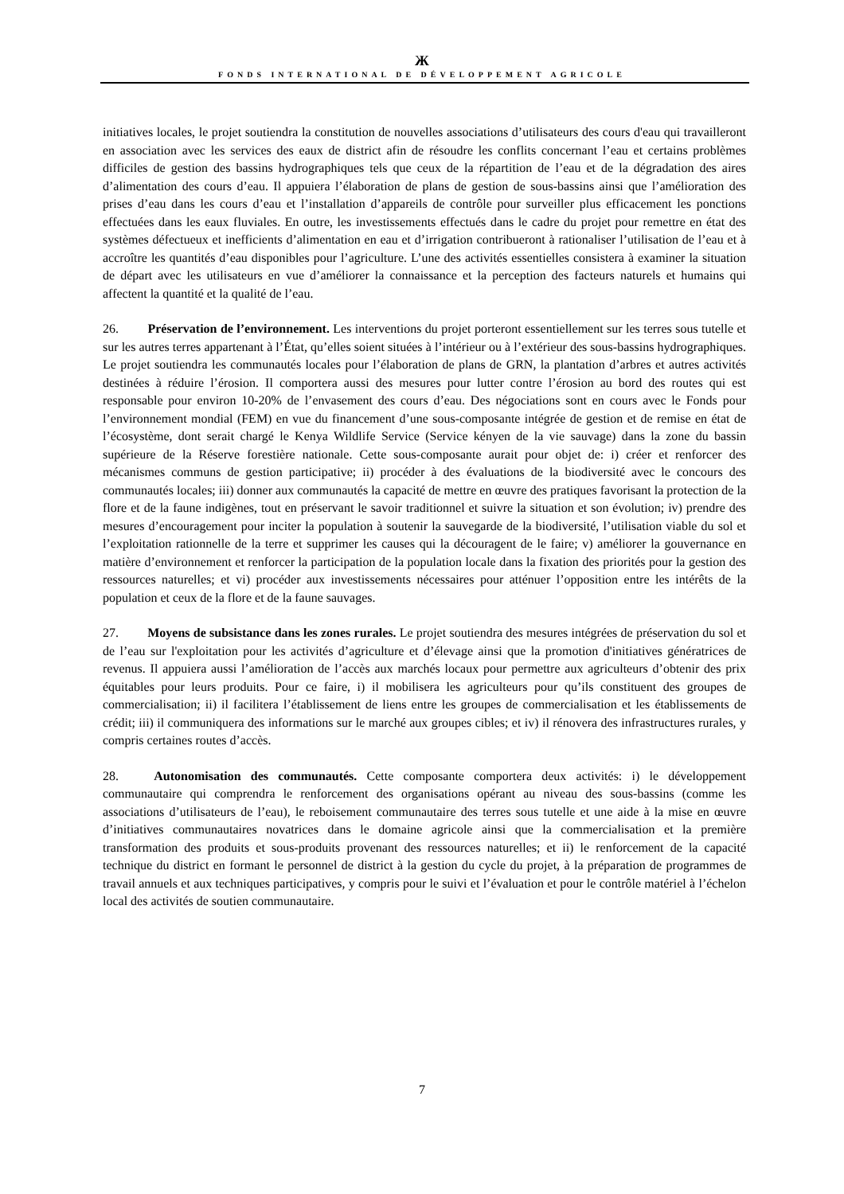Ж
FONDS INTERNATIONAL DE DÉVELOPPEMENT AGRICOLE
initiatives locales, le projet soutiendra la constitution de nouvelles associations d’utilisateurs des cours d'eau qui travailleront en association avec les services des eaux de district afin de résoudre les conflits concernant l’eau et certains problèmes difficiles de gestion des bassins hydrographiques tels que ceux de la répartition de l’eau et de la dégradation des aires d’alimentation des cours d’eau. Il appuiera l’élaboration de plans de gestion de sous-bassins ainsi que l’amélioration des prises d’eau dans les cours d’eau et l’installation d’appareils de contrôle pour surveiller plus efficacement les ponctions effectuées dans les eaux fluviales. En outre, les investissements effectués dans le cadre du projet pour remettre en état des systèmes défectueux et inefficients d’alimentation en eau et d’irrigation contribueront à rationaliser l’utilisation de l’eau et à accroître les quantités d’eau disponibles pour l’agriculture. L’une des activités essentielles consistera à examiner la situation de départ avec les utilisateurs en vue d’améliorer la connaissance et la perception des facteurs naturels et humains qui affectent la quantité et la qualité de l’eau.
26. Préservation de l’environnement. Les interventions du projet porteront essentiellement sur les terres sous tutelle et sur les autres terres appartenant à l’État, qu’elles soient situées à l’intérieur ou à l’extérieur des sous-bassins hydrographiques. Le projet soutiendra les communautés locales pour l’élaboration de plans de GRN, la plantation d’arbres et autres activités destinées à réduire l’érosion. Il comportera aussi des mesures pour lutter contre l’érosion au bord des routes qui est responsable pour environ 10-20% de l’envasement des cours d’eau. Des négociations sont en cours avec le Fonds pour l’environnement mondial (FEM) en vue du financement d’une sous-composante intégrée de gestion et de remise en état de l’écosystème, dont serait chargé le Kenya Wildlife Service (Service kényen de la vie sauvage) dans la zone du bassin supérieure de la Réserve forestière nationale. Cette sous-composante aurait pour objet de: i) créer et renforcer des mécanismes communs de gestion participative; ii) procéder à des évaluations de la biodiversité avec le concours des communautés locales; iii) donner aux communautés la capacité de mettre en œuvre des pratiques favorisant la protection de la flore et de la faune indigènes, tout en préservant le savoir traditionnel et suivre la situation et son évolution; iv) prendre des mesures d’encouragement pour inciter la population à soutenir la sauvegarde de la biodiversité, l’utilisation viable du sol et l’exploitation rationnelle de la terre et supprimer les causes qui la découragent de le faire; v) améliorer la gouvernance en matière d’environnement et renforcer la participation de la population locale dans la fixation des priorités pour la gestion des ressources naturelles; et vi) procéder aux investissements nécessaires pour atténuer l’opposition entre les intérêts de la population et ceux de la flore et de la faune sauvages.
27. Moyens de subsistance dans les zones rurales. Le projet soutiendra des mesures intégrées de préservation du sol et de l’eau sur l'exploitation pour les activités d’agriculture et d’élevage ainsi que la promotion d'initiatives génératrices de revenus. Il appuiera aussi l’amélioration de l’accès aux marchés locaux pour permettre aux agriculteurs d’obtenir des prix équitables pour leurs produits. Pour ce faire, i) il mobilisera les agriculteurs pour qu’ils constituent des groupes de commercialisation; ii) il facilitera l’établissement de liens entre les groupes de commercialisation et les établissements de crédit; iii) il communiquera des informations sur le marché aux groupes cibles; et iv) il rénovera des infrastructures rurales, y compris certaines routes d’accès.
28. Autonomisation des communautés. Cette composante comportera deux activités: i) le développement communautaire qui comprendra le renforcement des organisations opérant au niveau des sous-bassins (comme les associations d’utilisateurs de l’eau), le reboisement communautaire des terres sous tutelle et une aide à la mise en œuvre d’initiatives communautaires novatrices dans le domaine agricole ainsi que la commercialisation et la première transformation des produits et sous-produits provenant des ressources naturelles; et ii) le renforcement de la capacité technique du district en formant le personnel de district à la gestion du cycle du projet, à la préparation de programmes de travail annuels et aux techniques participatives, y compris pour le suivi et l’évaluation et pour le contrôle matériel à l’échelon local des activités de soutien communautaire.
7